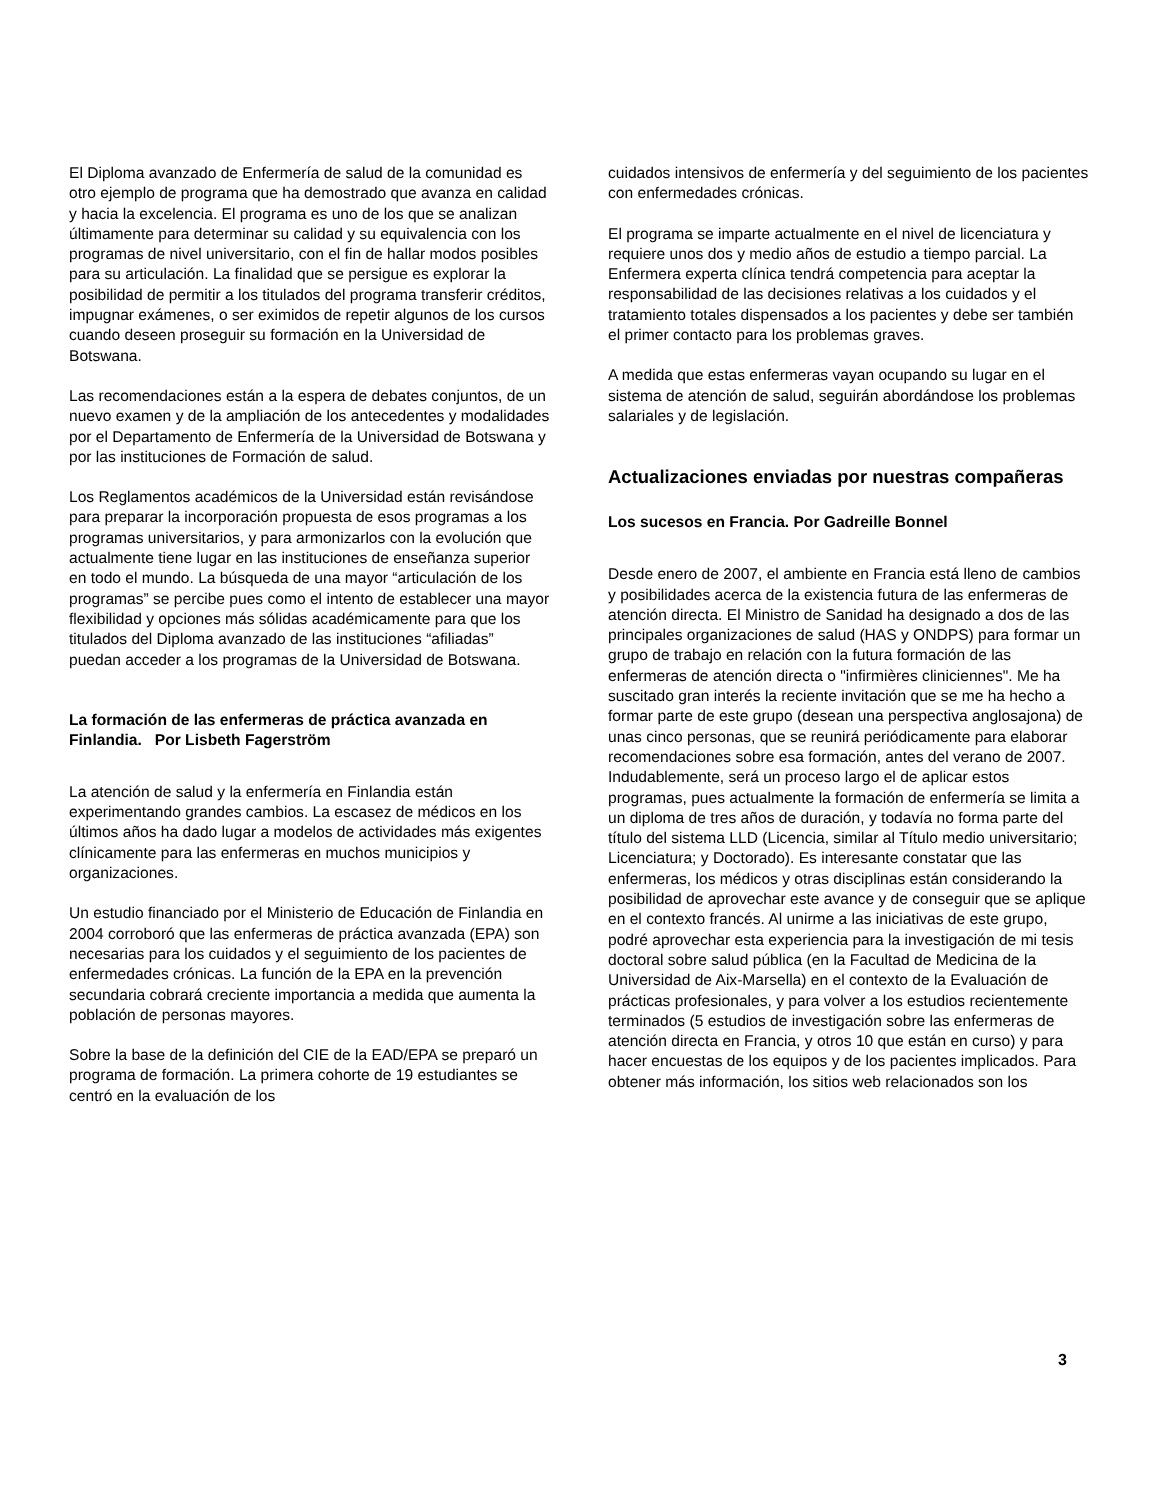El Diploma avanzado de Enfermería de salud de la comunidad es otro ejemplo de programa que ha demostrado que avanza en calidad y hacia la excelencia. El programa es uno de los que se analizan últimamente para determinar su calidad y su equivalencia con los programas de nivel universitario, con el fin de hallar modos posibles para su articulación. La finalidad que se persigue es explorar la posibilidad de permitir a los titulados del programa transferir créditos, impugnar exámenes, o ser eximidos de repetir algunos de los cursos cuando deseen proseguir su formación en la Universidad de Botswana.
Las recomendaciones están a la espera de debates conjuntos, de un nuevo examen y de la ampliación de los antecedentes y modalidades por el Departamento de Enfermería de la Universidad de Botswana y por las instituciones de Formación de salud.
Los Reglamentos académicos de la Universidad están revisándose para preparar la incorporación propuesta de esos programas a los programas universitarios, y para armonizarlos con la evolución que actualmente tiene lugar en las instituciones de enseñanza superior en todo el mundo. La búsqueda de una mayor “articulación de los programas” se percibe pues como el intento de establecer una mayor flexibilidad y opciones más sólidas académicamente para que los titulados del Diploma avanzado de las instituciones “afiliadas” puedan acceder a los programas de la Universidad de Botswana.
La formación de las enfermeras de práctica avanzada en Finlandia. Por Lisbeth Fagerström
La atención de salud y la enfermería en Finlandia están experimentando grandes cambios. La escasez de médicos en los últimos años ha dado lugar a modelos de actividades más exigentes clínicamente para las enfermeras en muchos municipios y organizaciones.
Un estudio financiado por el Ministerio de Educación de Finlandia en 2004 corroboró que las enfermeras de práctica avanzada (EPA) son necesarias para los cuidados y el seguimiento de los pacientes de enfermedades crónicas. La función de la EPA en la prevención secundaria cobrará creciente importancia a medida que aumenta la población de personas mayores.
Sobre la base de la definición del CIE de la EAD/EPA se preparó un programa de formación. La primera cohorte de 19 estudiantes se centró en la evaluación de los
cuidados intensivos de enfermería y del seguimiento de los pacientes con enfermedades crónicas.
El programa se imparte actualmente en el nivel de licenciatura y requiere unos dos y medio años de estudio a tiempo parcial. La Enfermera experta clínica tendrá competencia para aceptar la responsabilidad de las decisiones relativas a los cuidados y el tratamiento totales dispensados a los pacientes y debe ser también el primer contacto para los problemas graves.
A medida que estas enfermeras vayan ocupando su lugar en el sistema de atención de salud, seguirán abordándose los problemas salariales y de legislación.
Actualizaciones enviadas por nuestras compañeras
Los sucesos en Francia. Por Gadreille Bonnel
Desde enero de 2007, el ambiente en Francia está lleno de cambios y posibilidades acerca de la existencia futura de las enfermeras de atención directa. El Ministro de Sanidad ha designado a dos de las principales organizaciones de salud (HAS y ONDPS) para formar un grupo de trabajo en relación con la futura formación de las enfermeras de atención directa o "infirmières cliniciennes". Me ha suscitado gran interés la reciente invitación que se me ha hecho a formar parte de este grupo (desean una perspectiva anglosajona) de unas cinco personas, que se reunirá periódicamente para elaborar recomendaciones sobre esa formación, antes del verano de 2007. Indudablemente, será un proceso largo el de aplicar estos programas, pues actualmente la formación de enfermería se limita a un diploma de tres años de duración, y todavía no forma parte del título del sistema LLD (Licencia, similar al Título medio universitario; Licenciatura; y Doctorado). Es interesante constatar que las enfermeras, los médicos y otras disciplinas están considerando la posibilidad de aprovechar este avance y de conseguir que se aplique en el contexto francés. Al unirme a las iniciativas de este grupo, podré aprovechar esta experiencia para la investigación de mi tesis doctoral sobre salud pública (en la Facultad de Medicina de la Universidad de Aix-Marsella) en el contexto de la Evaluación de prácticas profesionales, y para volver a los estudios recientemente terminados (5 estudios de investigación sobre las enfermeras de atención directa en Francia, y otros 10 que están en curso) y para hacer encuestas de los equipos y de los pacientes implicados. Para obtener más información, los sitios web relacionados son los
3